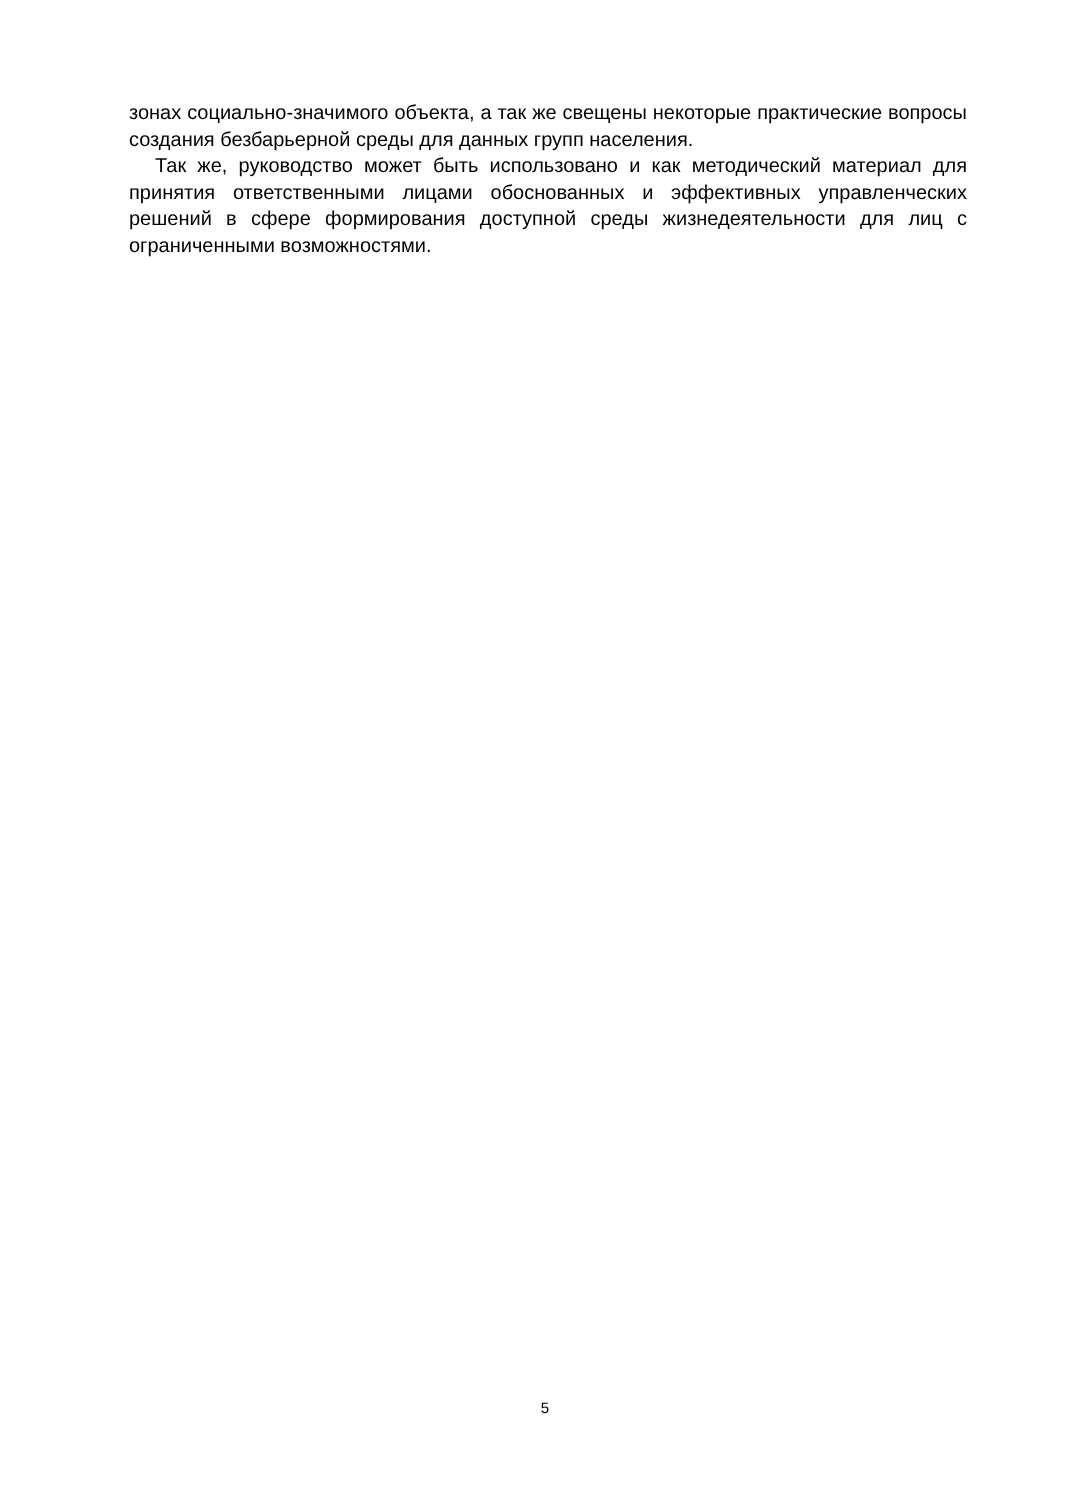зонах социально-значимого объекта, а так же свещены некоторые практические вопросы создания безбарьерной среды для данных групп населения.
Так же, руководство может быть использовано и как методический материал для принятия ответственными лицами обоснованных и эффективных управленческих решений в сфере формирования доступной среды жизнедеятельности для лиц с ограниченными возможностями.
5